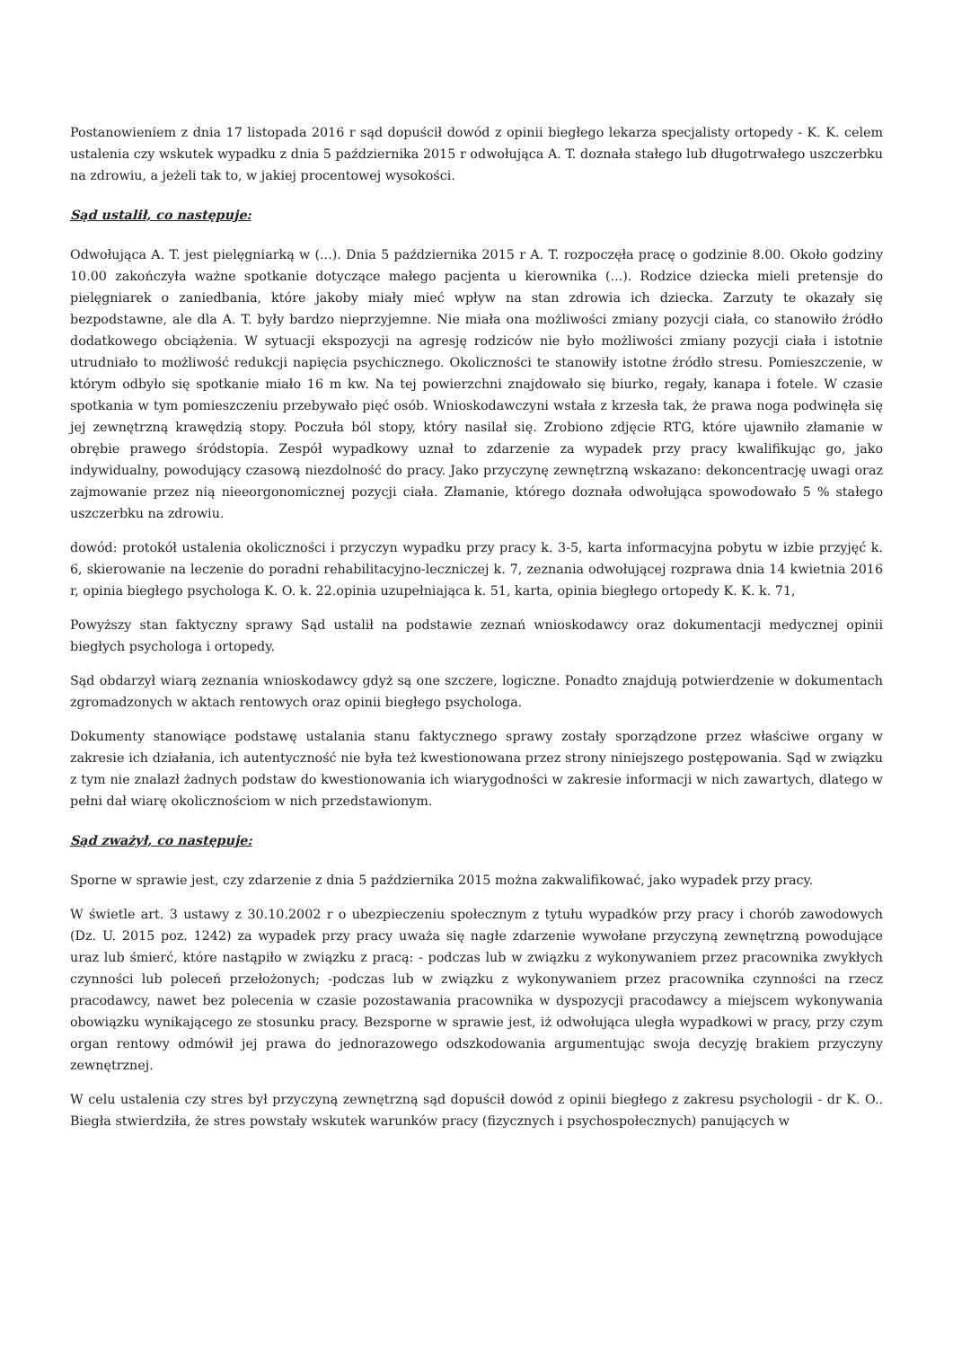Postanowieniem z dnia 17 listopada 2016 r sąd dopuścił dowód z opinii biegłego lekarza specjalisty ortopedy - K. K. celem ustalenia czy wskutek wypadku z dnia 5 października 2015 r odwołująca A. T. doznała stałego lub długotrwałego uszczerbku na zdrowiu, a jeżeli tak to, w jakiej procentowej wysokości.
Sąd ustalił, co następuje:
Odwołująca A. T. jest pielęgniarką w (...). Dnia 5 października 2015 r A. T. rozpoczęła pracę o godzinie 8.00. Około godziny 10.00 zakończyła ważne spotkanie dotyczące małego pacjenta u kierownika (...). Rodzice dziecka mieli pretensje do pielęgniarek o zaniedbania, które jakoby miały mieć wpływ na stan zdrowia ich dziecka. Zarzuty te okazały się bezpodstawne, ale dla A. T. były bardzo nieprzyjemne. Nie miała ona możliwości zmiany pozycji ciała, co stanowiło źródło dodatkowego obciążenia. W sytuacji ekspozycji na agresję rodziców nie było możliwości zmiany pozycji ciała i istotnie utrudniało to możliwość redukcji napięcia psychicznego. Okoliczności te stanowiły istotne źródło stresu. Pomieszczenie, w którym odbyło się spotkanie miało 16 m kw. Na tej powierzchni znajdowało się biurko, regały, kanapa i fotele. W czasie spotkania w tym pomieszczeniu przebywało pięć osób. Wnioskodawczyni wstała z krzesła tak, że prawa noga podwinęła się jej zewnętrzną krawędzią stopy. Poczuła ból stopy, który nasilał się. Zrobiono zdjęcie RTG, które ujawniło złamanie w obrębie prawego śródstopia. Zespół wypadkowy uznał to zdarzenie za wypadek przy pracy kwalifikując go, jako indywidualny, powodujący czasową niezdolność do pracy. Jako przyczynę zewnętrzną wskazano: dekoncentrację uwagi oraz zajmowanie przez nią nieeorgonomicznej pozycji ciała. Złamanie, którego doznała odwołująca spowodowało 5 % stałego uszczerbku na zdrowiu.
dowód: protokół ustalenia okoliczności i przyczyn wypadku przy pracy k. 3-5, karta informacyjna pobytu w izbie przyjęć k. 6, skierowanie na leczenie do poradni rehabilitacyjno-leczniczej k. 7, zeznania odwołującej rozprawa dnia 14 kwietnia 2016 r, opinia biegłego psychologa K. O. k. 22.opinia uzupełniająca k. 51, karta, opinia biegłego ortopedy K. K. k. 71,
Powyższy stan faktyczny sprawy Sąd ustalił na podstawie zeznań wnioskodawcy oraz dokumentacji medycznej opinii biegłych psychologa i ortopedy.
Sąd obdarzył wiarą zeznania wnioskodawcy gdyż są one szczere, logiczne. Ponadto znajdują potwierdzenie w dokumentach zgromadzonych w aktach rentowych oraz opinii biegłego psychologa.
Dokumenty stanowiące podstawę ustalania stanu faktycznego sprawy zostały sporządzone przez właściwe organy w zakresie ich działania, ich autentyczność nie była też kwestionowana przez strony niniejszego postępowania. Sąd w związku z tym nie znalazł żadnych podstaw do kwestionowania ich wiarygodności w zakresie informacji w nich zawartych, dlatego w pełni dał wiarę okolicznościom w nich przedstawionym.
Sąd zważył, co następuje:
Sporne w sprawie jest, czy zdarzenie z dnia 5 października 2015 można zakwalifikować, jako wypadek przy pracy.
W świetle art. 3 ustawy z 30.10.2002 r o ubezpieczeniu społecznym z tytułu wypadków przy pracy i chorób zawodowych (Dz. U. 2015 poz. 1242) za wypadek przy pracy uważa się nagłe zdarzenie wywołane przyczyną zewnętrzną powodujące uraz lub śmierć, które nastąpiło w związku z pracą: - podczas lub w związku z wykonywaniem przez pracownika zwykłych czynności lub poleceń przełożonych; -podczas lub w związku z wykonywaniem przez pracownika czynności na rzecz pracodawcy, nawet bez polecenia w czasie pozostawania pracownika w dyspozycji pracodawcy a miejscem wykonywania obowiązku wynikającego ze stosunku pracy. Bezsporne w sprawie jest, iż odwołująca uległa wypadkowi w pracy, przy czym organ rentowy odmówił jej prawa do jednorazowego odszkodowania argumentując swoja decyzję brakiem przyczyny zewnętrznej.
W celu ustalenia czy stres był przyczyną zewnętrzną sąd dopuścił dowód z opinii biegłego z zakresu psychologii - dr K. O.. Biegła stwierdziła, że stres powstały wskutek warunków pracy (fizycznych i psychospołecznych) panujących w